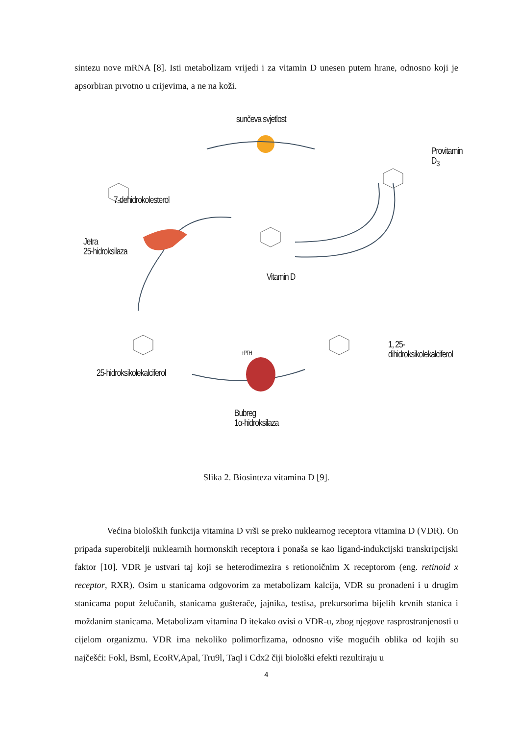sintezu nove mRNA [8]. Isti metabolizam vrijedi i za vitamin D unesen putem hrane, odnosno koji je apsorbiran prvotno u crijevima, a ne na koži.
sunčeva svjetlost
Provitamin D<sub>3</sub>
7-dehidrokolesterol
Jetra
25-hidroksilaza
Vitamin D
1, 25-dihidroksikolekalciferol
↑PTH
25-hidroksikolekalciferol
Bubreg
1α-hidroksilaza
Slika 2. Biosinteza vitamina D [9].
Većina bioloških funkcija vitamina D vrši se preko nuklearnog receptora vitamina D (VDR). On pripada superobitelji nuklearnih hormonskih receptora i ponaša se kao ligand-indukcijski transkripcijski faktor [10]. VDR je ustvari taj koji se heterodimezira s retionoičnim X receptorom (eng. retinoid x receptor, RXR). Osim u stanicama odgovorim za metabolizam kalcija, VDR su pronađeni i u drugim stanicama poput želučanih, stanicama gušterače, jajnika, testisa, prekursorima bijelih krvnih stanica i moždanim stanicama. Metabolizam vitamina D itekako ovisi o VDR-u, zbog njegove rasprostranjenosti u cijelom organizmu. VDR ima nekoliko polimorfizama, odnosno više mogućih oblika od kojih su najčešći: Fokl, Bsml, EcoRV,Apal, Tru9l, Taql i Cdx2 čiji biološki efekti rezultiraju u
4